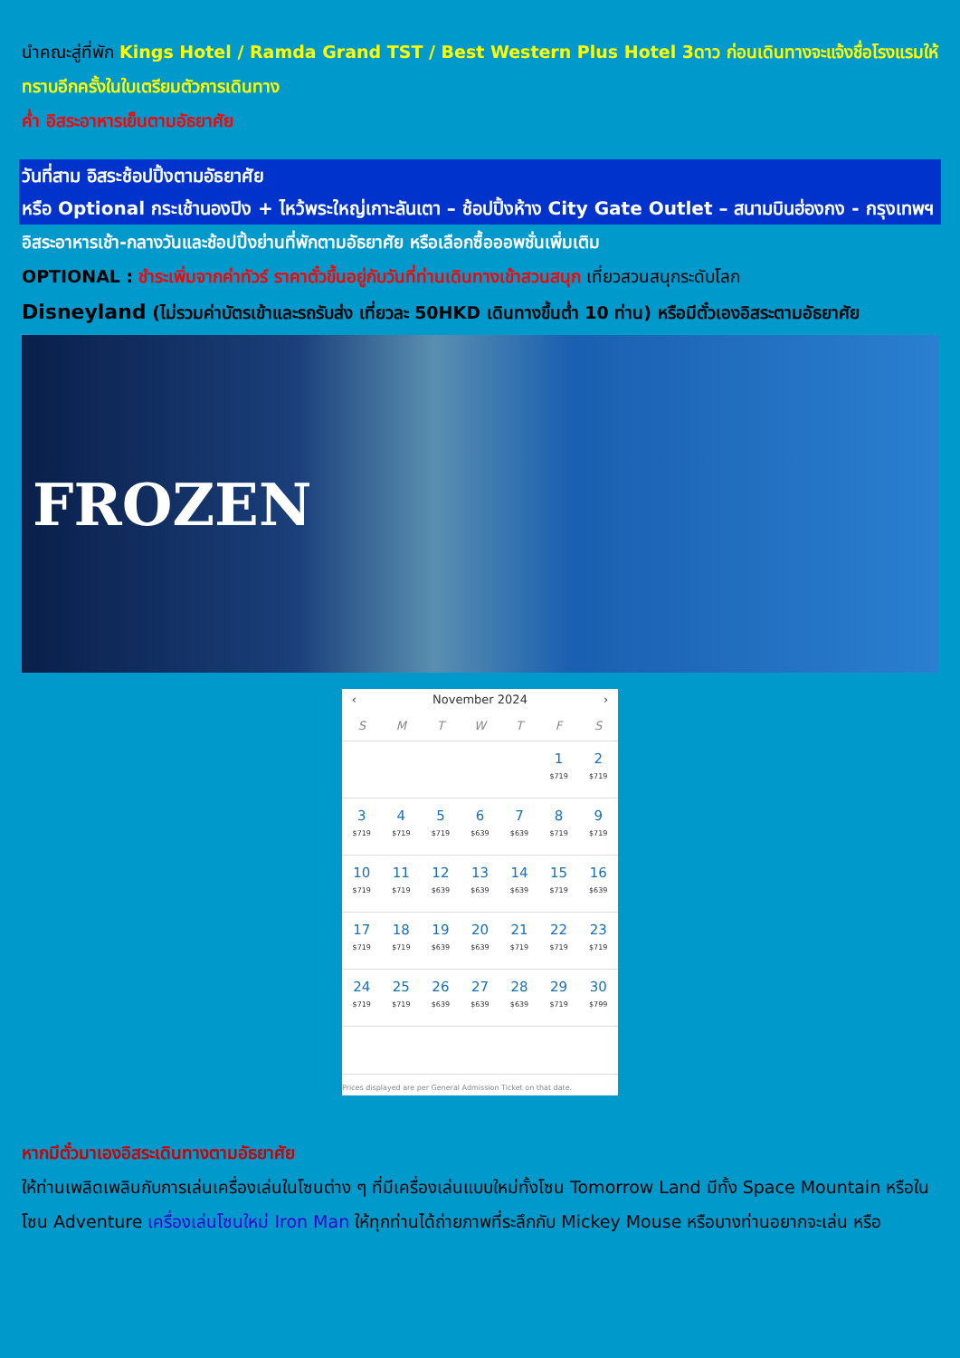นำคณะสู่ที่พัก Kings Hotel / Ramda Grand TST / Best Western Plus Hotel 3ดาว ก่อนเดินทางจะแจ้งชื่อโรงแรมให้ทราบอีกครั้งในใบเตรียมตัวการเดินทาง
ค่ำ อิสระอาหารเย็นตามอัธยาศัย
วันที่สาม อิสระช้อปปิ้งตามอัธยาศัย
หรือ Optional กระเช้านองปิง + ไหว้พระใหญ่เกาะลันเตา – ช้อปปิ้งห้าง City Gate Outlet – สนามบินฮ่องกง - กรุงเทพฯ
อิสระอาหารเช้า-กลางวันและช้อปปิ้งย่านที่พักตามอัธยาศัย หรือเลือกซื้อออพชั่นเพิ่มเติม
OPTIONAL : ชำระเพิ่มจากค่าทัวร์ ราคาตั๋วขึ้นอยู่กับวันที่ท่านเดินทางเข้าสวนสนุก เที่ยวสวนสนุกระดับโลก
Disneyland (ไม่รวมค่าบัตรเข้าและรถรับส่ง เที่ยวละ 50HKD เดินทางขึ้นต่ำ 10 ท่าน) หรือมีตั๋วเองอิสระตามอัธยาศัย
FROZEN
‹ November 2024 ›
| S | M | T | W | T | F | S |
| --- | --- | --- | --- | --- | --- | --- |
| | | | | | 1 $719 | 2 $719 |
| 3 $719 | 4 $719 | 5 $719 | 6 $639 | 7 $639 | 8 $719 | 9 $719 |
| 10 $719 | 11 $719 | 12 $639 | 13 $639 | 14 $639 | 15 $719 | 16 $639 |
| 17 $719 | 18 $719 | 19 $639 | 20 $639 | 21 $719 | 22 $719 | 23 $719 |
| 24 $719 | 25 $719 | 26 $639 | 27 $639 | 28 $639 | 29 $719 | 30 $799 |
Prices displayed are per General Admission Ticket on that date.
หากมีตั๋วมาเองอิสระเดินทางตามอัธยาศัย
ให้ท่านเพลิดเพลินกับการเล่นเครื่องเล่นในโซนต่าง ๆ ที่มีเครื่องเล่นแบบใหม่ทั้งโซน Tomorrow Land มีทั้ง Space Mountain หรือในโซน Adventure เครื่องเล่นโซนใหม่ Iron Man ให้ทุกท่านได้ถ่ายภาพที่ระลึกกับ Mickey Mouse หรือบางท่านอยากจะเล่น หรือ